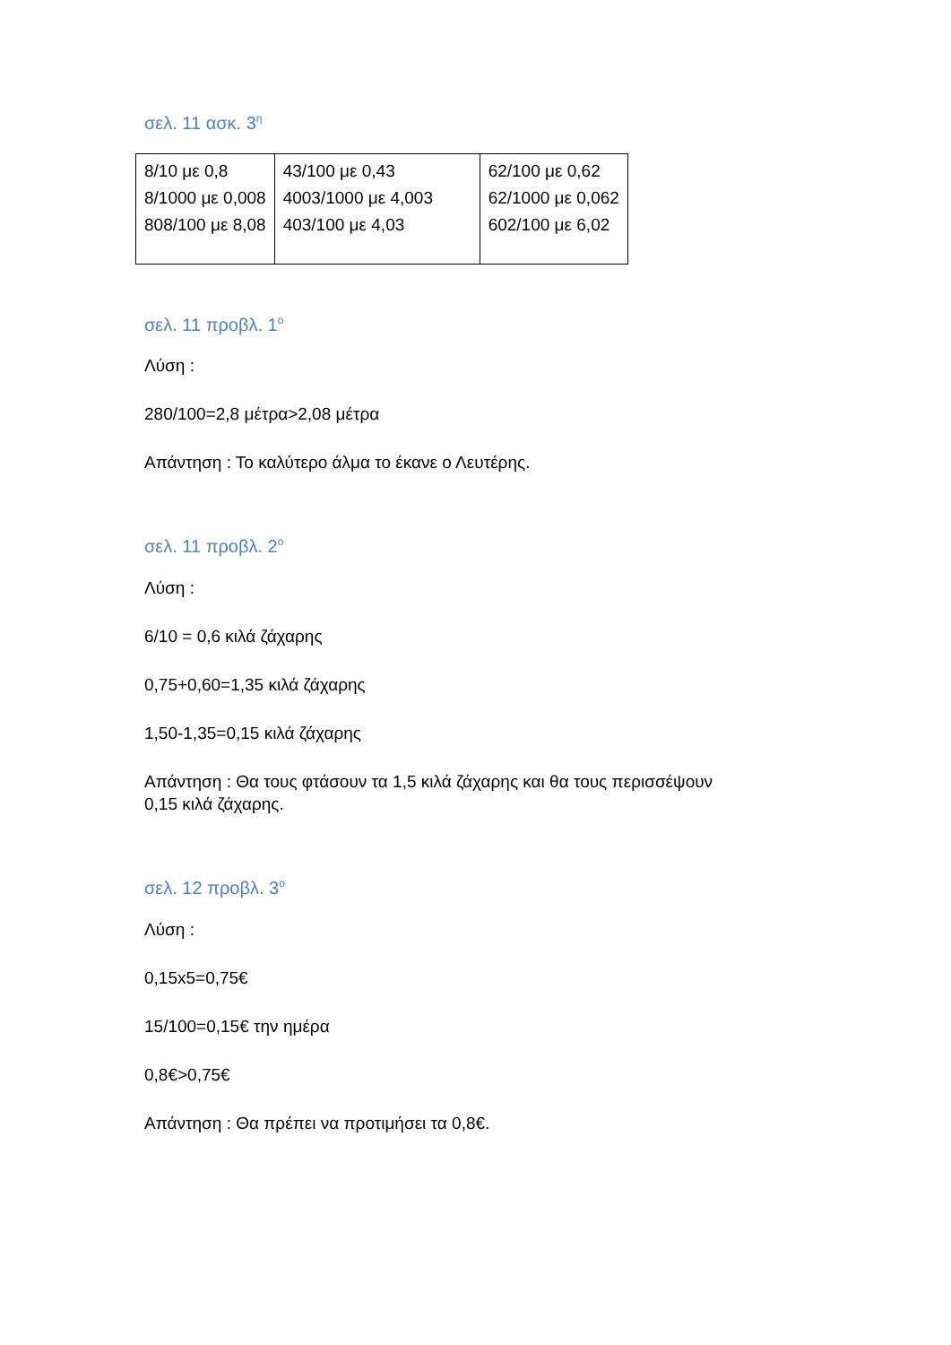σελ. 11 ασκ. 3<sup>η</sup>
| 8/10 με 0,8 8/1000 με 0,008 808/100 με 8,08 | 43/100 με 0,43 4003/1000 με 4,003 403/100 με 4,03 | 62/100 με 0,62 62/1000 με 0,062 602/100 με 6,02 |
σελ. 11 προβλ. 1<sup>ο</sup>
Λύση :
280/100=2,8 μέτρα>2,08 μέτρα
Απάντηση : Το καλύτερο άλμα το έκανε ο Λευτέρης.
σελ. 11 προβλ. 2<sup>ο</sup>
Λύση :
6/10 = 0,6 κιλά ζάχαρης
0,75+0,60=1,35 κιλά ζάχαρης
1,50-1,35=0,15 κιλά ζάχαρης
Απάντηση : Θα τους φτάσουν τα 1,5 κιλά ζάχαρης και θα τους περισσέψουν 0,15 κιλά ζάχαρης.
σελ. 12 προβλ. 3<sup>ο</sup>
Λύση :
0,15x5=0,75€
15/100=0,15€ την ημέρα
0,8€>0,75€
Απάντηση : Θα πρέπει να προτιμήσει τα 0,8€.